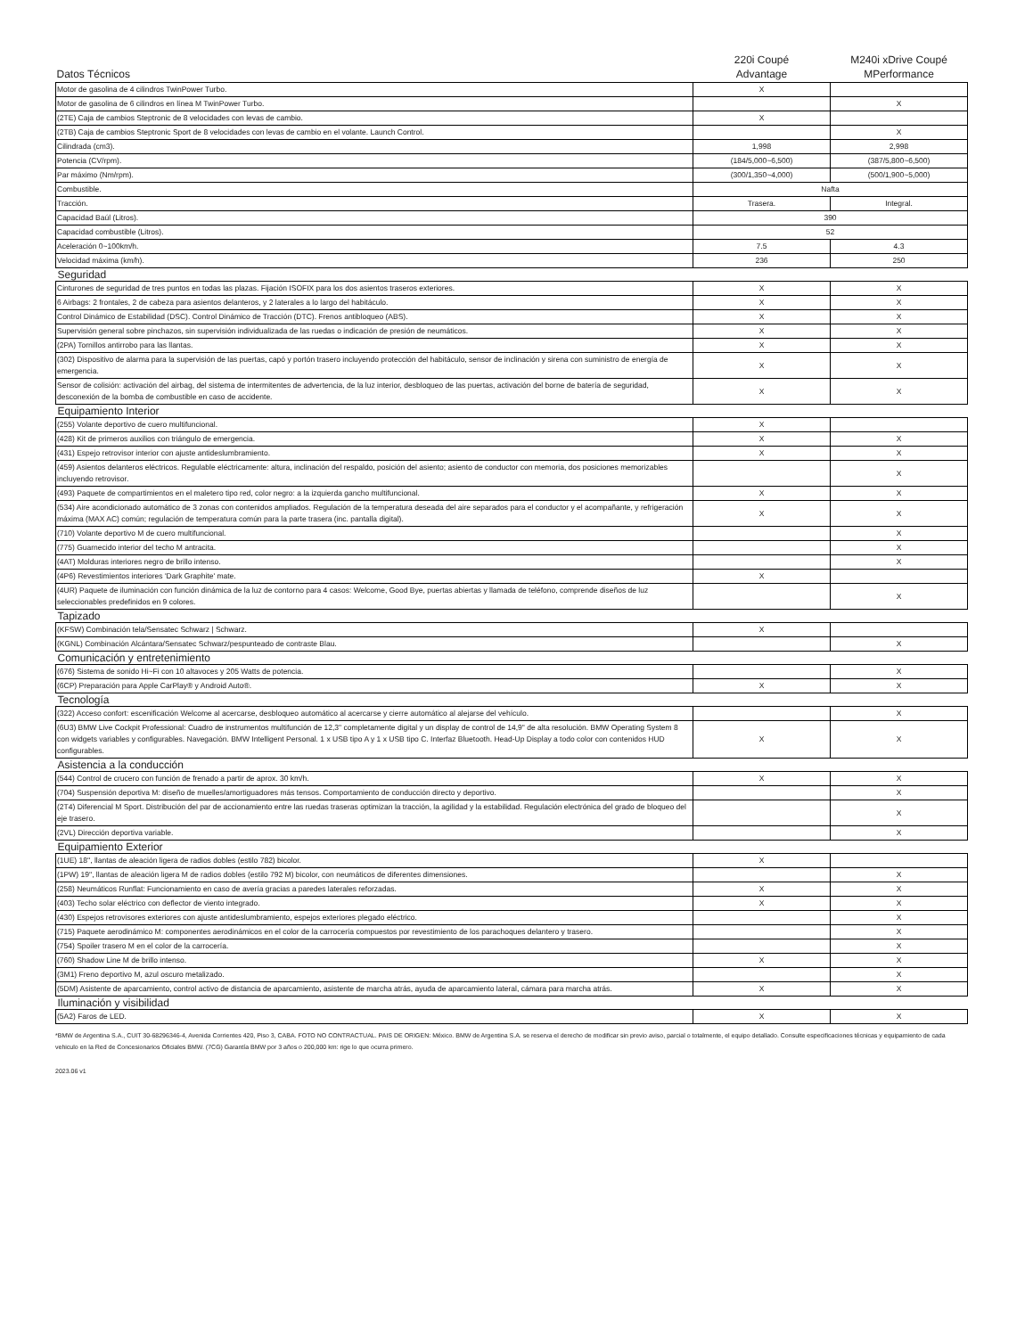| Datos Técnicos | 220i Coupé Advantage | M240i xDrive Coupé MPerformance |
| Motor de gasolina de 4 cilindros TwinPower Turbo. | X | |
| Motor de gasolina de 6 cilindros en línea M TwinPower Turbo. | | X |
| (2TE) Caja de cambios Steptronic de 8 velocidades con levas de cambio. | X | |
| (2TB) Caja de cambios Steptronic Sport de 8 velocidades con levas de cambio en el volante. Launch Control. | | X |
| Cilindrada (cm3). | 1,998 | 2,998 |
| Potencia (CV/rpm). | (184/5,000~6,500) | (387/5,800~6,500) |
| Par máximo (Nm/rpm). | (300/1,350~4,000) | (500/1,900~5,000) |
| Combustible. | Nafta | |
| Tracción. | Trasera. | Integral. |
| Capacidad Baúl (Litros). | 390 | |
| Capacidad combustible (Litros). | 52 | |
| Aceleración 0~100km/h. | 7.5 | 4.3 |
| Velocidad máxima (km/h). | 236 | 250 |
| Seguridad | | |
| Cinturones de seguridad de tres puntos en todas las plazas. Fijación ISOFIX para los dos asientos traseros exteriores. | X | X |
| 6 Airbags: 2 frontales, 2 de cabeza para asientos delanteros, y 2 laterales a lo largo del habitáculo. | X | X |
| Control Dinámico de Estabilidad (DSC). Control Dinámico de Tracción (DTC). Frenos antibloqueo (ABS). | X | X |
| Supervisión general sobre pinchazos, sin supervisión individualizada de las ruedas o indicación de presión de neumáticos. | X | X |
| (2PA) Tornillos antirrobo para las llantas. | X | X |
| (302) Dispositivo de alarma para la supervisión de las puertas, capó y portón trasero incluyendo protección del habitáculo, sensor de inclinación y sirena con suministro de energía de emergencia. | X | X |
| Sensor de colisión: activación del airbag, del sistema de intermitentes de advertencia, de la luz interior, desbloqueo de las puertas, activación del borne de batería de seguridad, desconexión de la bomba de combustible en caso de accidente. | X | X |
| Equipamiento Interior | | |
| (255) Volante deportivo de cuero multifuncional. | X | |
| (428) Kit de primeros auxilios con triángulo de emergencia. | X | X |
| (431) Espejo retrovisor interior con ajuste antideslumbramiento. | X | X |
| (459) Asientos delanteros eléctricos. Regulable eléctricamente: altura, inclinación del respaldo, posición del asiento; asiento de conductor con memoria, dos posiciones memorizables incluyendo retrovisor. | | X |
| (493) Paquete de compartimientos en el maletero tipo red, color negro: a la izquierda gancho multifuncional. | X | X |
| (534) Aire acondicionado automático de 3 zonas con contenidos ampliados. Regulación de la temperatura deseada del aire separados para el conductor y el acompañante, y refrigeración máxima (MAX AC) común; regulación de temperatura común para la parte trasera (inc. pantalla digital). | X | X |
| (710) Volante deportivo M de cuero multifuncional. | | X |
| (775) Guarnecido interior del techo M antracita. | | X |
| (4AT) Molduras interiores negro de brillo intenso. | | X |
| (4P6) Revestimientos interiores 'Dark Graphite' mate. | X | |
| (4UR) Paquete de iluminación con función dinámica de la luz de contorno para 4 casos: Welcome, Good Bye, puertas abiertas y llamada de teléfono, comprende diseños de luz seleccionables predefinidos en 9 colores. | | X |
| Tapizado | | |
| (KFSW) Combinación tela/Sensatec Schwarz / Schwarz. | X | |
| (KGNL) Combinación Alcántara/Sensatec Schwarz/pespunteado de contraste Blau. | | X |
| Comunicación y entretenimiento | | |
| (676) Sistema de sonido Hi~Fi con 10 altavoces y 205 Watts de potencia. | | X |
| (6CP) Preparación para Apple CarPlay® y Android Auto®. | X | X |
| Tecnología | | |
| (322) Acceso confort: escenificación Welcome al acercarse, desbloqueo automático al acercarse y cierre automático al alejarse del vehículo. | | X |
| (6U3) BMW Live Cockpit Professional: Cuadro de instrumentos multifunción de 12,3" completamente digital y un display de control de 14,9" de alta resolución. BMW Operating System 8 con widgets variables y configurables. Navegación. BMW Intelligent Personal. 1 x USB tipo A y 1 x USB tipo C. Interfaz Bluetooth. Head-Up Display a todo color con contenidos HUD configurables. | X | X |
| Asistencia a la conducción | | |
| (544) Control de crucero con función de frenado a partir de aprox. 30 km/h. | X | X |
| (704) Suspensión deportiva M: diseño de muelles/amortiguadores más tensos. Comportamiento de conducción directo y deportivo. | | X |
| (2T4) Diferencial M Sport. Distribución del par de accionamiento entre las ruedas traseras optimizan la tracción, la agilidad y la estabilidad. Regulación electrónica del grado de bloqueo del eje trasero. | | X |
| (2VL) Dirección deportiva variable. | | X |
| Equipamiento Exterior | | |
| (1UE) 18'', llantas de aleación ligera de radios dobles (estilo 782) bicolor. | X | |
| (1PW) 19'', llantas de aleación ligera M de radios dobles (estilo 792 M) bicolor, con neumáticos de diferentes dimensiones. | | X |
| (258) Neumáticos Runflat: Funcionamiento en caso de avería gracias a paredes laterales reforzadas. | X | X |
| (403) Techo solar eléctrico con deflector de viento integrado. | X | X |
| (430) Espejos retrovisores exteriores con ajuste antideslumbramiento, espejos exteriores plegado eléctrico. | | X |
| (715) Paquete aerodinámico M: componentes aerodinámicos en el color de la carrocería compuestos por revestimiento de los parachoques delantero y trasero. | | X |
| (754) Spoiler trasero M en el color de la carrocería. | | X |
| (760) Shadow Line M de brillo intenso. | X | X |
| (3M1) Freno deportivo M, azul oscuro metalizado. | | X |
| (5DM) Asistente de aparcamiento, control activo de distancia de aparcamiento, asistente de marcha atrás, ayuda de aparcamiento lateral, cámara para marcha atrás. | X | X |
| Iluminación y visibilidad | | |
| (5A2) Faros de LED. | X | X |
*BMW de Argentina S.A., CUIT 30-68296346-4, Avenida Corrientes 420, Piso 3, CABA. FOTO NO CONTRACTUAL. PAIS DE ORIGEN: México. BMW de Argentina S.A. se reserva el derecho de modificar sin previo aviso, parcial o totalmente, el equipo detallado. Consulte especificaciones técnicas y equipamiento de cada vehiculo en la Red de Concesionarios Oficiales BMW. (7CG) Garantía BMW por 3 años o 200,000 km: rige lo que ocurra primero.
2023.06 v1